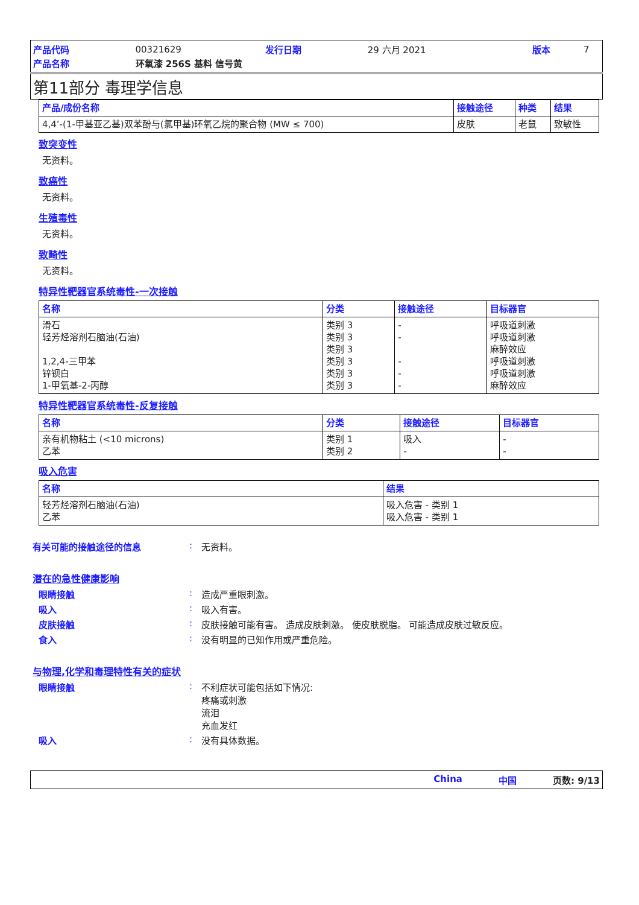| 产品代码 | 00321629 | 发行日期 | 29 六月 2021 | 版本 | 7 |
| 产品名称 | 环氧漆 256S 基料 信号黄 | | | | |
第11部分 毒理学信息
| 产品/成份名称 | 接触途径 | 种类 | 结果 |
| --- | --- | --- | --- |
| 4,4’-(1-甲基亚乙基)双苯酚与(氯甲基)环氧乙烷的聚合物 (MW ≤ 700) | 皮肤 | 老鼠 | 致敏性 |
致突变性
无资料。
致癌性
无资料。
生殖毒性
无资料。
致畸性
无资料。
特异性靶器官系统毒性-一次接触
| 名称 | 分类 | 接触途径 | 目标器官 |
| --- | --- | --- | --- |
| 滑石 轻芳烃溶剂石脑油(石油) 1,2,4-三甲苯 锌钡白 1-甲氧基-2-丙醇 | 类别 3 类别 3 类别 3 类别 3 类别 3 类别 3 | - - - - - | 呼吸道刺激 呼吸道刺激 麻醉效应 呼吸道刺激 呼吸道刺激 麻醉效应 |
特异性靶器官系统毒性-反复接触
| 名称 | 分类 | 接触途径 | 目标器官 |
| --- | --- | --- | --- |
| 亲有机物粘土 (<10 microns) 乙苯 | 类别 1 类别 2 | 吸入 - | - - |
吸入危害
| 名称 | 结果 |
| --- | --- |
| 轻芳烃溶剂石脑油(石油) 乙苯 | 吸入危害 - 类别 1 吸入危害 - 类别 1 |
有关可能的接触途径的信息: 无资料。
潜在的急性健康影响
眼睛接触: 造成严重眼刺激。
吸入: 吸入有害。
皮肤接触: 皮肤接触可能有害。 造成皮肤刺激。 使皮肤脱脂。 可能造成皮肤过敏反应。
食入: 没有明显的已知作用或严重危险。
与物理,化学和毒理特性有关的症状
眼睛接触: 不利症状可能包括如下情况:
疼痛或刺激
流泪
充血发红
吸入: 没有具体数据。
China 中国 页数: 9/13